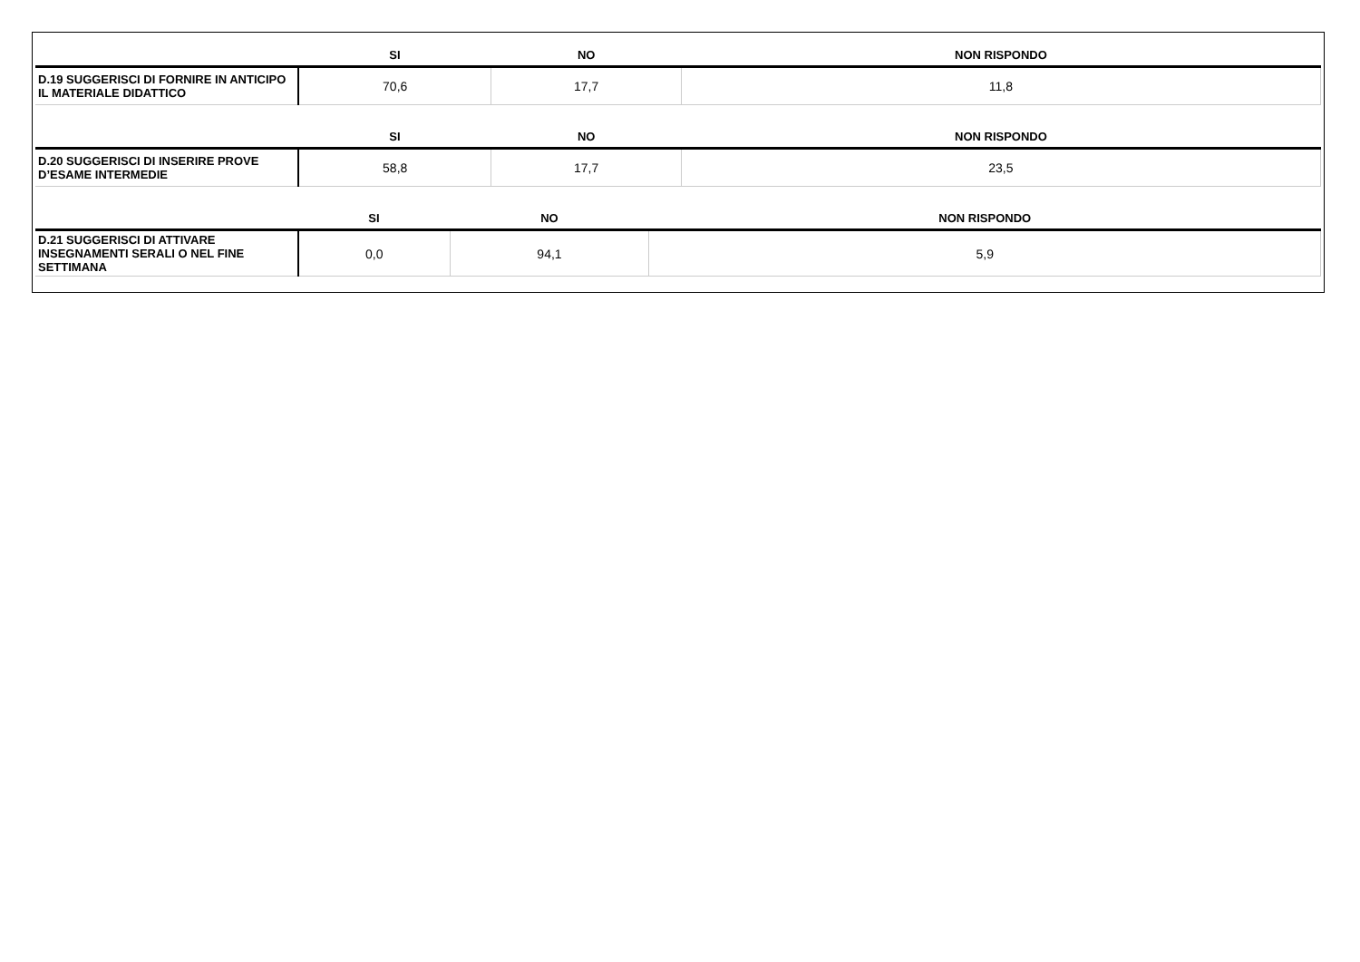| | SI | NO | NON RISPONDO |
| --- | --- | --- | --- |
| D.19 SUGGERISCI DI FORNIRE IN ANTICIPO IL MATERIALE DIDATTICO | 70,6 | 17,7 | 11,8 |
| | SI | NO | NON RISPONDO |
| --- | --- | --- | --- |
| D.20 SUGGERISCI DI INSERIRE PROVE D’ESAME INTERMEDIE | 58,8 | 17,7 | 23,5 |
| | SI | NO | NON RISPONDO |
| --- | --- | --- | --- |
| D.21 SUGGERISCI DI ATTIVARE INSEGNAMENTI SERALI O NEL FINE SETTIMANA | 0,0 | 94,1 | 5,9 |